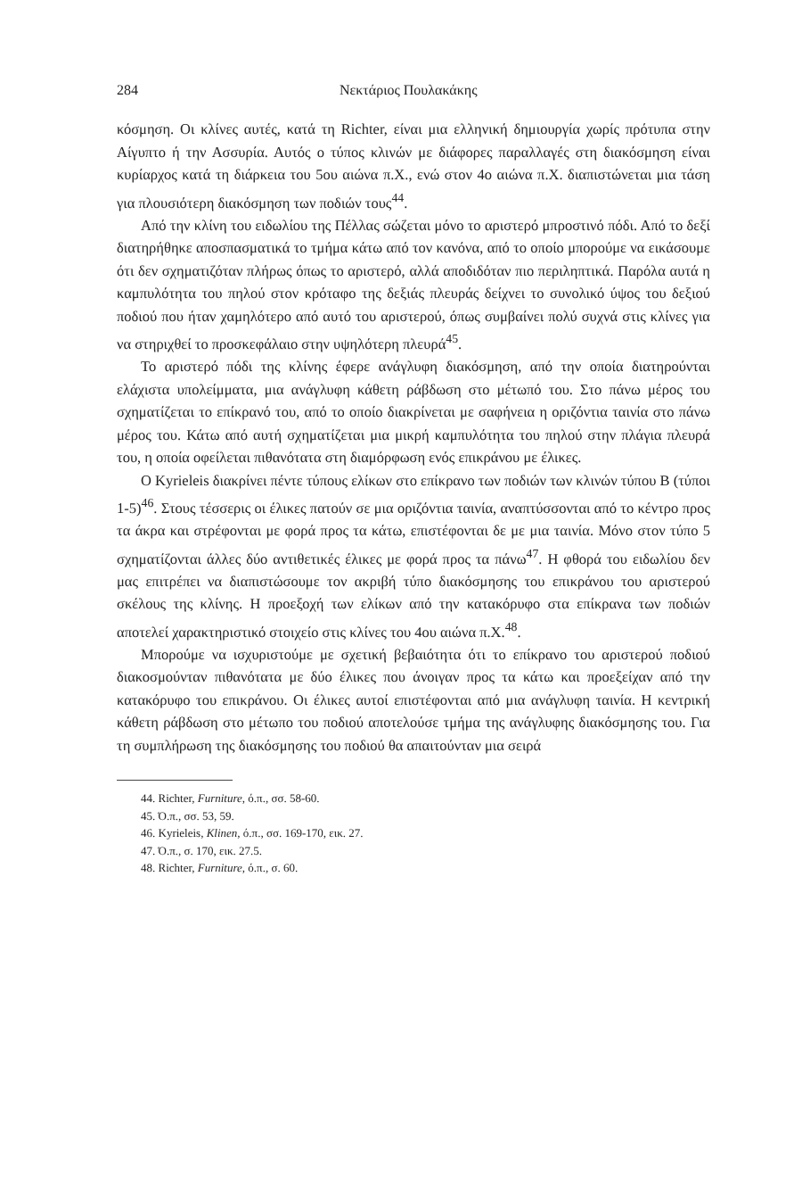284 Νεκτάριος Πουλακάκης
κόσμηση. Οι κλίνες αυτές, κατά τη Richter, είναι μια ελληνική δημιουργία χωρίς πρότυπα στην Αίγυπτο ή την Ασσυρία. Αυτός ο τύπος κλινών με διάφορες παραλλαγές στη διακόσμηση είναι κυρίαρχος κατά τη διάρκεια του 5ου αιώνα π.Χ., ενώ στον 4ο αιώνα π.Χ. διαπιστώνεται μια τάση για πλουσιότερη διακόσμηση των ποδιών τους<sup>44</sup>.
Από την κλίνη του ειδωλίου της Πέλλας σώζεται μόνο το αριστερό μπροστινό πόδι. Από το δεξί διατηρήθηκε αποσπασματικά το τμήμα κάτω από τον κανόνα, από το οποίο μπορούμε να εικάσουμε ότι δεν σχηματιζόταν πλήρως όπως το αριστερό, αλλά αποδιδόταν πιο περιληπτικά. Παρόλα αυτά η καμπυλότητα του πηλού στον κρόταφο της δεξιάς πλευράς δείχνει το συνολικό ύψος του δεξιού ποδιού που ήταν χαμηλότερο από αυτό του αριστερού, όπως συμβαίνει πολύ συχνά στις κλίνες για να στηριχθεί το προσκεφάλαιο στην υψηλότερη πλευρά<sup>45</sup>.
Το αριστερό πόδι της κλίνης έφερε ανάγλυφη διακόσμηση, από την οποία διατηρούνται ελάχιστα υπολείμματα, μια ανάγλυφη κάθετη ράβδωση στο μέτωπό του. Στο πάνω μέρος του σχηματίζεται το επίκρανό του, από το οποίο διακρίνεται με σαφήνεια η οριζόντια ταινία στο πάνω μέρος του. Κάτω από αυτή σχηματίζεται μια μικρή καμπυλότητα του πηλού στην πλάγια πλευρά του, η οποία οφείλεται πιθανότατα στη διαμόρφωση ενός επικράνου με έλικες.
Ο Kyrieleis διακρίνει πέντε τύπους ελίκων στο επίκρανο των ποδιών των κλινών τύπου Β (τύποι 1-5)<sup>46</sup>. Στους τέσσερις οι έλικες πατούν σε μια οριζόντια ταινία, αναπτύσσονται από το κέντρο προς τα άκρα και στρέφονται με φορά προς τα κάτω, επιστέφονται δε με μια ταινία. Μόνο στον τύπο 5 σχηματίζονται άλλες δύο αντιθετικές έλικες με φορά προς τα πάνω<sup>47</sup>. Η φθορά του ειδωλίου δεν μας επιτρέπει να διαπιστώσουμε τον ακριβή τύπο διακόσμησης του επικράνου του αριστερού σκέλους της κλίνης. Η προεξοχή των ελίκων από την κατακόρυφο στα επίκρανα των ποδιών αποτελεί χαρακτηριστικό στοιχείο στις κλίνες του 4ου αιώνα π.Χ.<sup>48</sup>.
Μπορούμε να ισχυριστούμε με σχετική βεβαιότητα ότι το επίκρανο του αριστερού ποδιού διακοσμούνταν πιθανότατα με δύο έλικες που άνοιγαν προς τα κάτω και προεξείχαν από την κατακόρυφο του επικράνου. Οι έλικες αυτοί επιστέφονται από μια ανάγλυφη ταινία. Η κεντρική κάθετη ράβδωση στο μέτωπο του ποδιού αποτελούσε τμήμα της ανάγλυφης διακόσμησης του. Για τη συμπλήρωση της διακόσμησης του ποδιού θα απαιτούνταν μια σειρά
44. Richter, Furniture, ό.π., σσ. 58-60.
45. Ό.π., σσ. 53, 59.
46. Kyrieleis, Klinen, ό.π., σσ. 169-170, εικ. 27.
47. Ό.π., σ. 170, εικ. 27.5.
48. Richter, Furniture, ό.π., σ. 60.